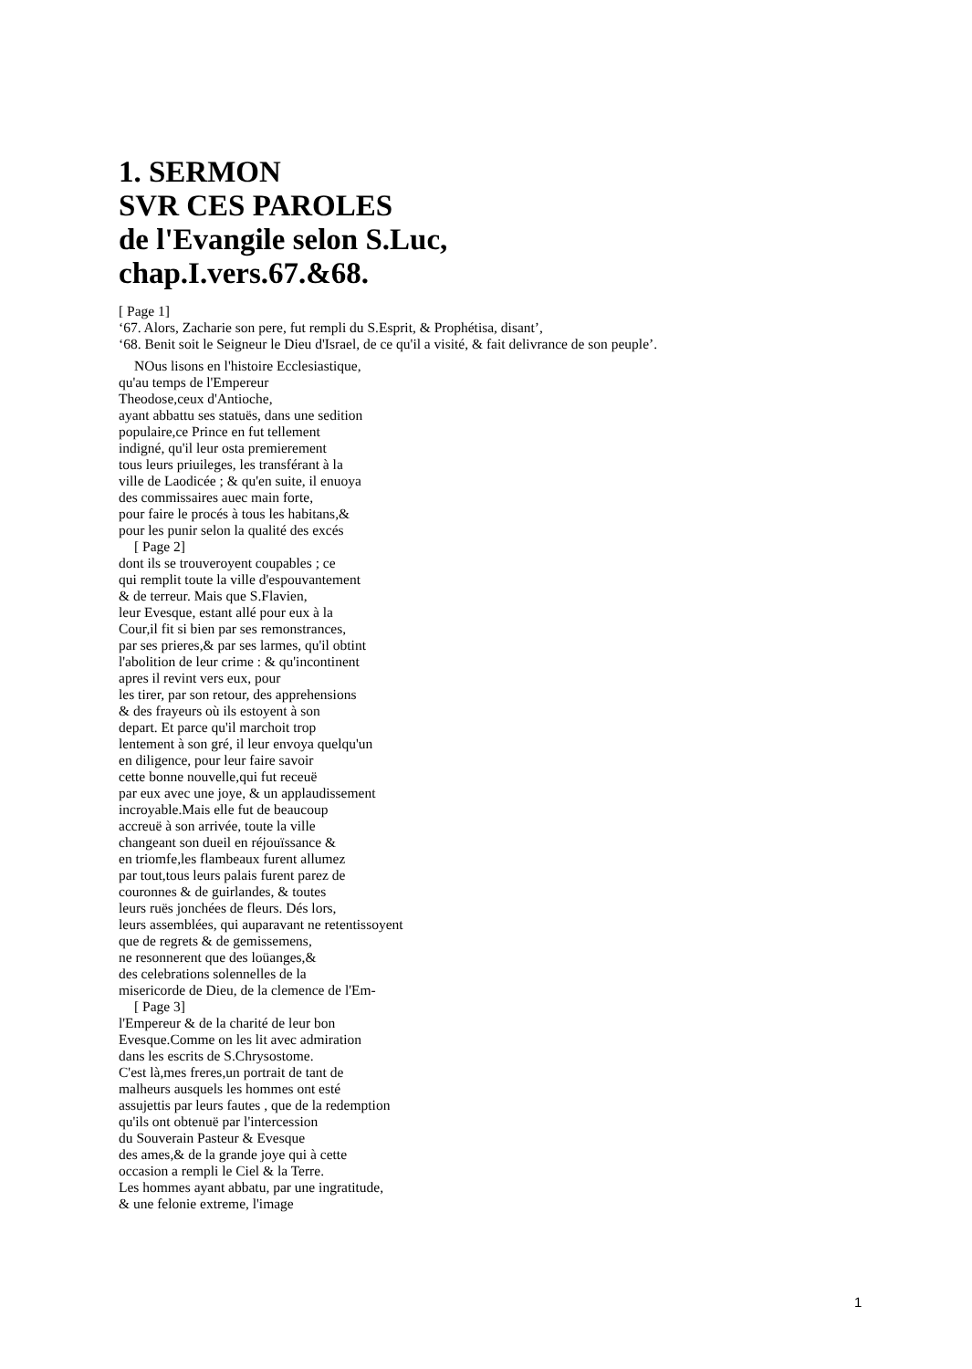1. SERMON
SVR CES PAROLES
de l'Evangile selon S.Luc,
chap.I.vers.67.&68.
[ Page 1]
‘67. Alors, Zacharie son pere, fut rempli du S.Esprit, & Prophétisa, disant’,
‘68. Benit soit le Seigneur le Dieu d'Israel, de ce qu'il a visité, & fait delivrance de son peuple’.
NOus lisons en l'histoire Ecclesiastique,
qu'au temps de l'Empereur
Theodose,ceux d'Antioche,
ayant abbattu ses statuës, dans une sedition
populaire,ce Prince en fut tellement
indigné, qu'il leur osta premierement
tous leurs priuileges, les transférant à la
ville de Laodicée ; & qu'en suite, il enuoya
des commissaires auec main forte,
pour faire le procés à tous les habitans,&
pour les punir selon la qualité des excés
[ Page 2]
dont ils se trouveroyent coupables ; ce
qui remplit toute la ville d'espouvantement
& de terreur. Mais que S.Flavien,
leur Evesque, estant allé pour eux à la
Cour,il fit si bien par ses remonstrances,
par ses prieres,& par ses larmes, qu'il obtint
l'abolition de leur crime : & qu'incontinent
apres il revint vers eux, pour
les tirer, par son retour, des apprehensions
& des frayeurs où ils estoyent à son
depart. Et parce qu'il marchoit trop
lentement à son gré, il leur envoya quelqu'un
en diligence, pour leur faire savoir
cette bonne nouvelle,qui fut receuë
par eux avec une joye, & un applaudissement
incroyable.Mais elle fut de beaucoup
accreuë à son arrivée, toute la ville
changeant son dueil en réjouïssance &
en triomfe,les flambeaux furent allumez
par tout,tous leurs palais furent parez de
couronnes & de guirlandes, & toutes
leurs ruës jonchées de fleurs. Dés lors,
leurs assemblées, qui auparavant ne retentissoyent
que de regrets & de gemissemens,
ne resonnerent que des loüanges,&
des celebrations solennelles de la
misericorde de Dieu, de la clemence de l'Em-
[ Page 3]
l'Empereur & de la charité de leur bon
Evesque.Comme on les lit avec admiration
dans les escrits de S.Chrysostome.
C'est là,mes freres,un portrait de tant de
malheurs ausquels les hommes ont esté
assujettis par leurs fautes , que de la redemption
qu'ils ont obtenuë par l'intercession
du Souverain Pasteur & Evesque
des ames,& de la grande joye qui à cette
occasion a rempli le Ciel & la Terre.
Les hommes ayant abbatu, par une ingratitude,
& une felonie extreme, l'image
1